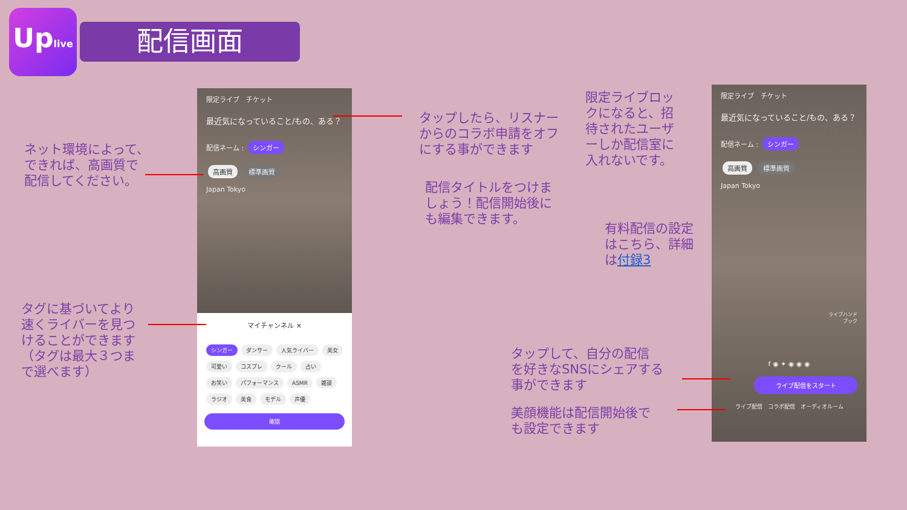Uplive
配信画面
限定ライブ　チケット
最近気になっていること/もの、ある？
配信ネーム : シンガー
高画質 標準画質
Japan Tokyo
マイチャンネル ✕
シンガー ダンサー 人気ライバー 美女 可愛い コスプレ クール 占い お笑い パフォーマンス ASMR 雑談 ラジオ 美食 モデル 声優
確認
限定ライブ　チケット
最近気になっていること/もの、ある？
配信ネーム : シンガー
高画質 標準画質
Japan Tokyo
ライブハンド
ブック
f ◉ ✦ ◉ ◉ ◉
ライブ配信をスタート
ライブ配信　コラボ配信　オーディオルーム
ネット環境によって、
できれば、高画質で
配信してください。
タグに基づいてより
速くライバーを見つ
けることができます
（タグは最大３つま
で選べます）
タップしたら、リスナー
からのコラボ申請をオフ
にする事ができます
配信タイトルをつけま
しょう！配信開始後に
も編集できます。
限定ライブロッ
クになると、招
待されたユーザ
ーしか配信室に
入れないです。
有料配信の設定
はこちら、詳細
は付録3
タップして、自分の配信
を好きなSNSにシェアする
事ができます
美顔機能は配信開始後で
も設定できます